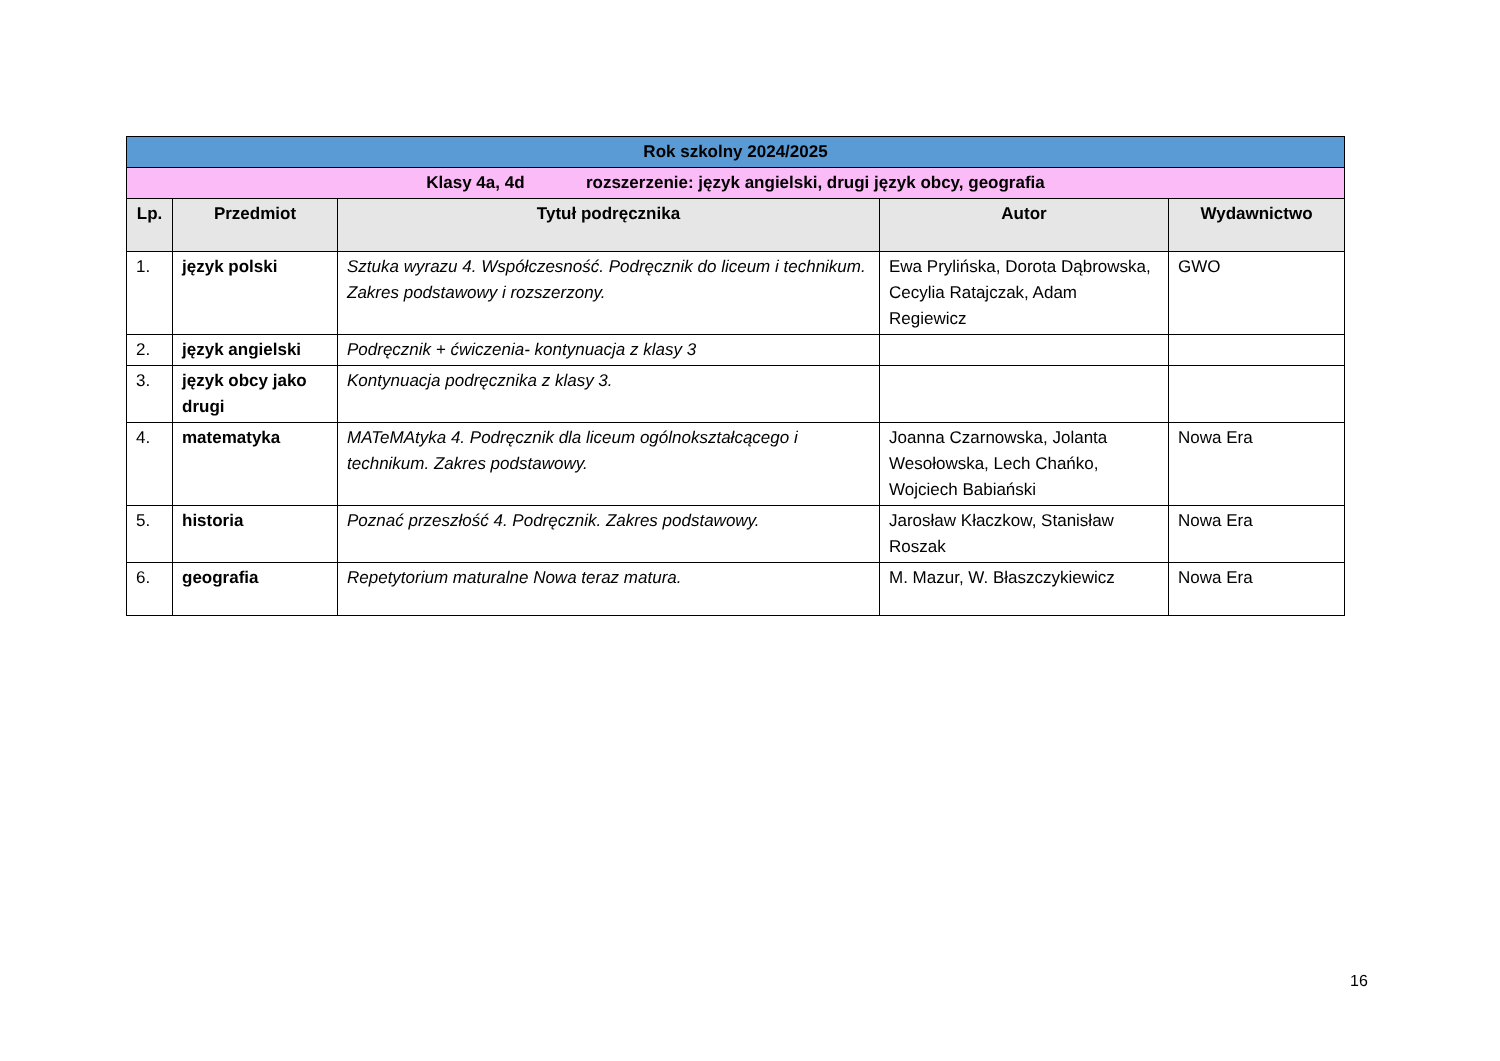| Rok szkolny 2024/2025 | | | | |
| Klasy 4a, 4d rozszerzenie: język angielski, drugi język obcy, geografia | | | | |
| Lp. | Przedmiot | Tytuł podręcznika | Autor | Wydawnictwo |
| 1. | język polski | Sztuka wyrazu 4. Współczesność. Podręcznik do liceum i technikum. Zakres podstawowy i rozszerzony. | Ewa Prylińska, Dorota Dąbrowska, Cecylia Ratajczak, Adam Regiewicz | GWO |
| 2. | język angielski | Podręcznik + ćwiczenia- kontynuacja z klasy 3 | | |
| 3. | język obcy jako drugi | Kontynuacja podręcznika z klasy 3. | | |
| 4. | matematyka | MATeMAtyka 4. Podręcznik dla liceum ogólnokształcącego i technikum. Zakres podstawowy. | Joanna Czarnowska, Jolanta Wesołowska, Lech Chańko, Wojciech Babiański | Nowa Era |
| 5. | historia | Poznać przeszłość 4. Podręcznik. Zakres podstawowy. | Jarosław Kłaczkow, Stanisław Roszak | Nowa Era |
| 6. | geografia | Repetytorium maturalne Nowa teraz matura. | M. Mazur, W. Błaszczykiewicz | Nowa Era |
16